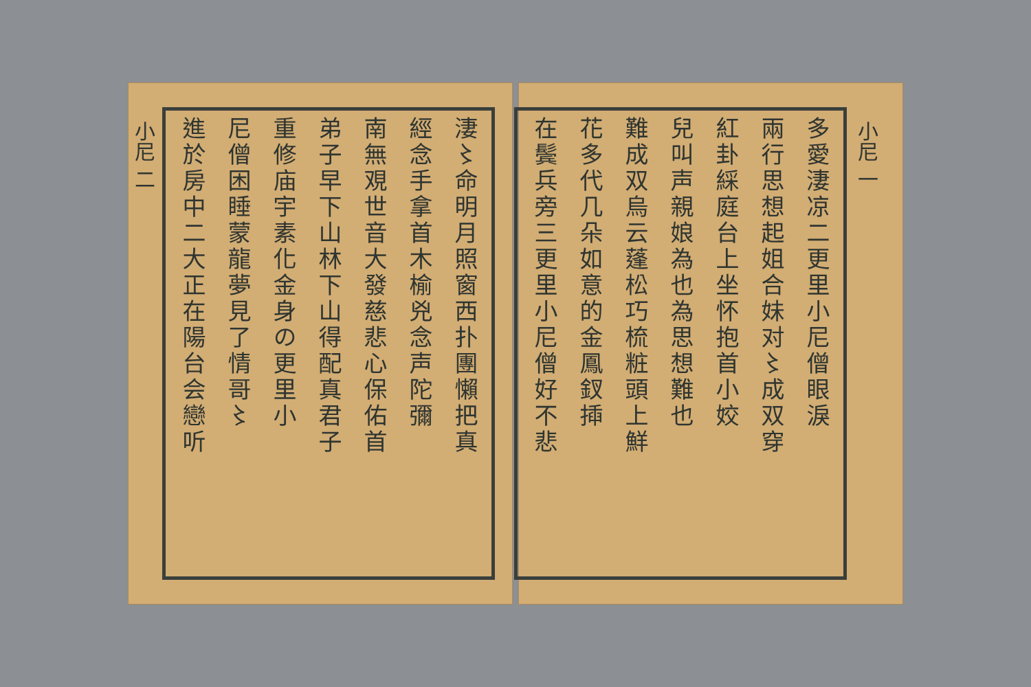淒〻命明月照窗西扑團懶把真
經念手拿首木榆兇念声陀彌
南無覌世音大發慈悲心保佑首
弟子早下山林下山得配真君子
重修庙宇素化金身の更里小
尼僧困睡蒙龍夢見了情哥〻
進於房中二大正在陽台会戀听
小尼 二
小尼 一
多愛淒凉二更里小尼僧眼淚
兩行思想起姐合妹对〻成双穿
紅卦綵庭台上坐怀抱首小姣
兒叫声親娘為也為思想難也
難成双烏云蓬松巧梳粧頭上鮮
花多代几朵如意的金鳳釵揷
在鬓兵旁三更里小尼僧好不悲